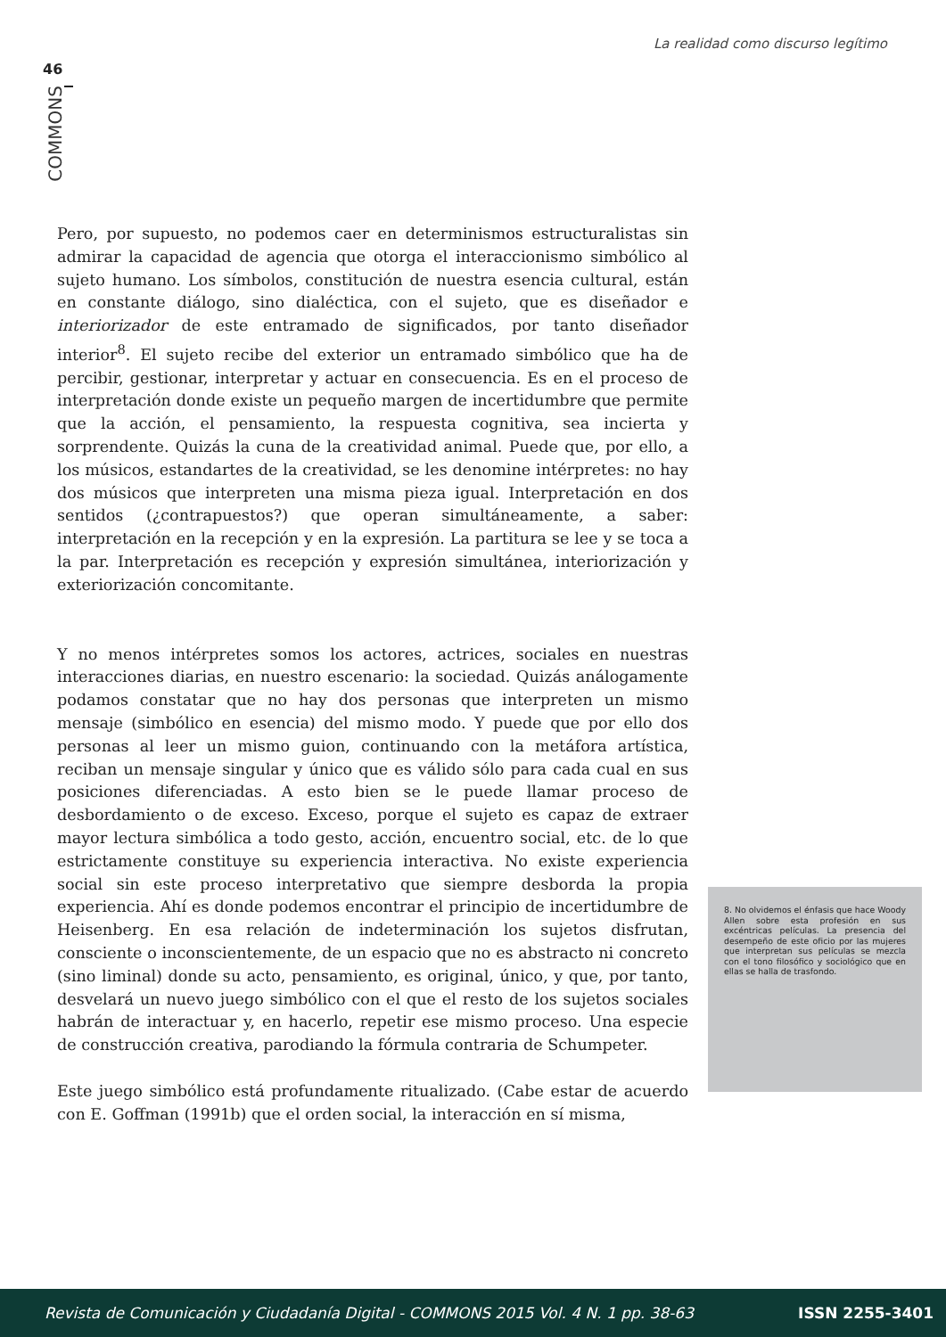La realidad como discurso legítimo
46
COMMONS
Pero, por supuesto, no podemos caer en determinismos estructuralistas sin admirar la capacidad de agencia que otorga el interaccionismo simbólico al sujeto humano. Los símbolos, constitución de nuestra esencia cultural, están en constante diálogo, sino dialéctica, con el sujeto, que es diseñador e interiorizador de este entramado de significados, por tanto diseñador interior<sup>8</sup>. El sujeto recibe del exterior un entramado simbólico que ha de percibir, gestionar, interpretar y actuar en consecuencia. Es en el proceso de interpretación donde existe un pequeño margen de incertidumbre que permite que la acción, el pensamiento, la respuesta cognitiva, sea incierta y sorprendente. Quizás la cuna de la creatividad animal. Puede que, por ello, a los músicos, estandartes de la creatividad, se les denomine intérpretes: no hay dos músicos que interpreten una misma pieza igual. Interpretación en dos sentidos (¿contrapuestos?) que operan simultáneamente, a saber: interpretación en la recepción y en la expresión. La partitura se lee y se toca a la par. Interpretación es recepción y expresión simultánea, interiorización y exteriorización concomitante.
Y no menos intérpretes somos los actores, actrices, sociales en nuestras interacciones diarias, en nuestro escenario: la sociedad. Quizás análogamente podamos constatar que no hay dos personas que interpreten un mismo mensaje (simbólico en esencia) del mismo modo. Y puede que por ello dos personas al leer un mismo guion, continuando con la metáfora artística, reciban un mensaje singular y único que es válido sólo para cada cual en sus posiciones diferenciadas. A esto bien se le puede llamar proceso de desbordamiento o de exceso. Exceso, porque el sujeto es capaz de extraer mayor lectura simbólica a todo gesto, acción, encuentro social, etc. de lo que estrictamente constituye su experiencia interactiva. No existe experiencia social sin este proceso interpretativo que siempre desborda la propia experiencia. Ahí es donde podemos encontrar el principio de incertidumbre de Heisenberg. En esa relación de indeterminación los sujetos disfrutan, consciente o inconscientemente, de un espacio que no es abstracto ni concreto (sino liminal) donde su acto, pensamiento, es original, único, y que, por tanto, desvelará un nuevo juego simbólico con el que el resto de los sujetos sociales habrán de interactuar y, en hacerlo, repetir ese mismo proceso. Una especie de construcción creativa, parodiando la fórmula contraria de Schumpeter.
Este juego simbólico está profundamente ritualizado. (Cabe estar de acuerdo con E. Goffman (1991b) que el orden social, la interacción en sí misma,
8. No olvidemos el énfasis que hace Woody Allen sobre esta profesión en sus excéntricas películas. La presencia del desempeño de este oficio por las mujeres que interpretan sus películas se mezcla con el tono filosófico y sociológico que en ellas se halla de trasfondo.
Revista de Comunicación y Ciudadanía Digital - COMMONS 2015 Vol. 4 N. 1 pp. 38-63 ISSN 2255-3401